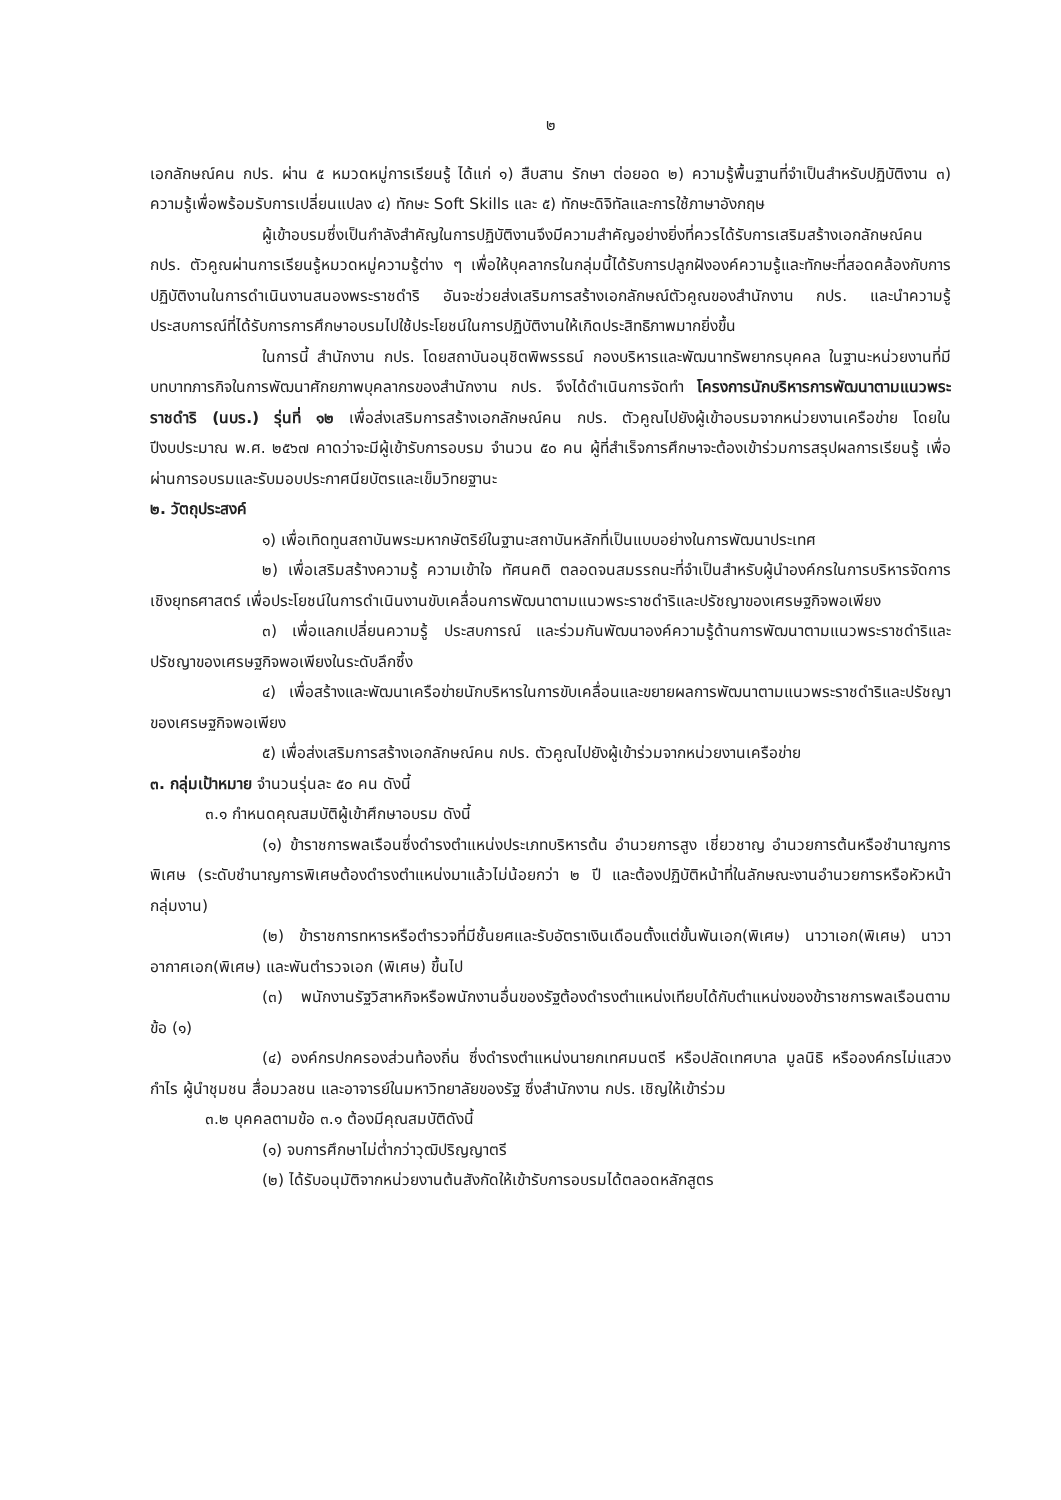๒
เอกลักษณ์คน กปร. ผ่าน ๕ หมวดหมู่การเรียนรู้ ได้แก่ ๑) สืบสาน รักษา ต่อยอด ๒) ความรู้พื้นฐานที่จำเป็นสำหรับปฏิบัติงาน ๓) ความรู้เพื่อพร้อมรับการเปลี่ยนแปลง ๔) ทักษะ Soft Skills และ ๕) ทักษะดิจิทัลและการใช้ภาษาอังกฤษ
ผู้เข้าอบรมซึ่งเป็นกำลังสำคัญในการปฏิบัติงานจึงมีความสำคัญอย่างยิ่งที่ควรได้รับการเสริมสร้างเอกลักษณ์คน กปร. ตัวคูณผ่านการเรียนรู้หมวดหมู่ความรู้ต่าง ๆ เพื่อให้บุคลากรในกลุ่มนี้ได้รับการปลูกฝังองค์ความรู้และทักษะที่สอดคล้องกับการปฏิบัติงานในการดำเนินงานสนองพระราชดำริ อันจะช่วยส่งเสริมการสร้างเอกลักษณ์ตัวคูณของสำนักงาน กปร. และนำความรู้ ประสบการณ์ที่ได้รับการการศึกษาอบรมไปใช้ประโยชน์ในการปฏิบัติงานให้เกิดประสิทธิภาพมากยิ่งขึ้น
ในการนี้ สำนักงาน กปร. โดยสถาบันอนุชิตพิพรรธน์ กองบริหารและพัฒนาทรัพยากรบุคคล ในฐานะหน่วยงานที่มีบทบาทภารกิจในการพัฒนาศักยภาพบุคลากรของสำนักงาน กปร. จึงได้ดำเนินการจัดทำ โครงการนักบริหารการพัฒนาตามแนวพระราชดำริ (นบร.) รุ่นที่ ๑๒ เพื่อส่งเสริมการสร้างเอกลักษณ์คน กปร. ตัวคูณไปยังผู้เข้าอบรมจากหน่วยงานเครือข่าย โดยในปีงบประมาณ พ.ศ. ๒๕๖๗ คาดว่าจะมีผู้เข้ารับการอบรม จำนวน ๕๐ คน ผู้ที่สำเร็จการศึกษาจะต้องเข้าร่วมการสรุปผลการเรียนรู้ เพื่อผ่านการอบรมและรับมอบประกาศนียบัตรและเข็มวิทยฐานะ
๒. วัตถุประสงค์
๑) เพื่อเทิดทูนสถาบันพระมหากษัตริย์ในฐานะสถาบันหลักที่เป็นแบบอย่างในการพัฒนาประเทศ
๒) เพื่อเสริมสร้างความรู้ ความเข้าใจ ทัศนคติ ตลอดจนสมรรถนะที่จำเป็นสำหรับผู้นำองค์กรในการบริหารจัดการเชิงยุทธศาสตร์ เพื่อประโยชน์ในการดำเนินงานขับเคลื่อนการพัฒนาตามแนวพระราชดำริและปรัชญาของเศรษฐกิจพอเพียง
๓) เพื่อแลกเปลี่ยนความรู้ ประสบการณ์ และร่วมกันพัฒนาองค์ความรู้ด้านการพัฒนาตามแนวพระราชดำริและปรัชญาของเศรษฐกิจพอเพียงในระดับลึกซึ้ง
๔) เพื่อสร้างและพัฒนาเครือข่ายนักบริหารในการขับเคลื่อนและขยายผลการพัฒนาตามแนวพระราชดำริและปรัชญาของเศรษฐกิจพอเพียง
๕) เพื่อส่งเสริมการสร้างเอกลักษณ์คน กปร. ตัวคูณไปยังผู้เข้าร่วมจากหน่วยงานเครือข่าย
๓. กลุ่มเป้าหมาย จำนวนรุ่นละ ๕๐ คน ดังนี้
๓.๑ กำหนดคุณสมบัติผู้เข้าศึกษาอบรม ดังนี้
(๑) ข้าราชการพลเรือนซึ่งดำรงตำแหน่งประเภทบริหารต้น อำนวยการสูง เชี่ยวชาญ อำนวยการต้นหรือชำนาญการพิเศษ (ระดับชำนาญการพิเศษต้องดำรงตำแหน่งมาแล้วไม่น้อยกว่า ๒ ปี และต้องปฏิบัติหน้าที่ในลักษณะงานอำนวยการหรือหัวหน้ากลุ่มงาน)
(๒) ข้าราชการทหารหรือตำรวจที่มีชั้นยศและรับอัตราเงินเดือนตั้งแต่ขั้นพันเอก(พิเศษ) นาวาเอก(พิเศษ) นาวาอากาศเอก(พิเศษ) และพันตำรวจเอก (พิเศษ) ขึ้นไป
(๓) พนักงานรัฐวิสาหกิจหรือพนักงานอื่นของรัฐต้องดำรงตำแหน่งเทียบได้กับตำแหน่งของข้าราชการพลเรือนตามข้อ (๑)
(๔) องค์กรปกครองส่วนท้องถิ่น ซึ่งดำรงตำแหน่งนายกเทศมนตรี หรือปลัดเทศบาล มูลนิธิ หรือองค์กรไม่แสวงกำไร ผู้นำชุมชน สื่อมวลชน และอาจารย์ในมหาวิทยาลัยของรัฐ ซึ่งสำนักงาน กปร. เชิญให้เข้าร่วม
๓.๒ บุคคลตามข้อ ๓.๑ ต้องมีคุณสมบัติดังนี้
(๑) จบการศึกษาไม่ต่ำกว่าวุฒิปริญญาตรี
(๒) ได้รับอนุมัติจากหน่วยงานต้นสังกัดให้เข้ารับการอบรมได้ตลอดหลักสูตร